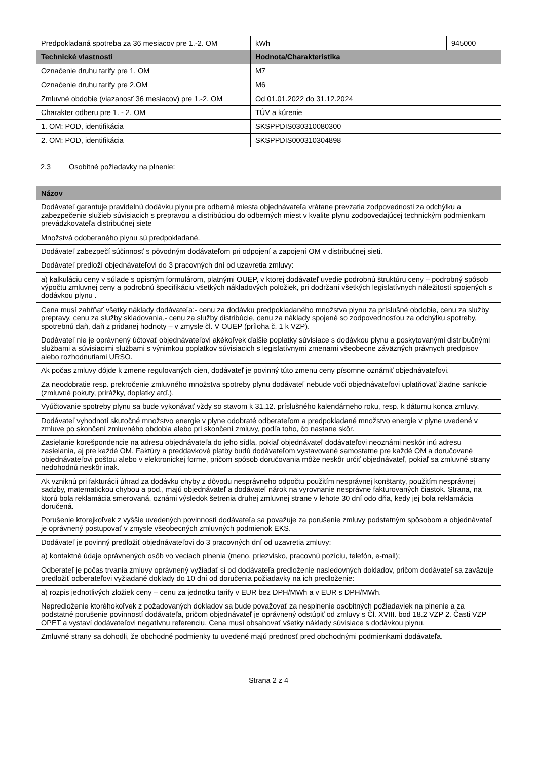| Predpokladaná spotreba za 36 mesiacov pre 1.-2. OM | kWh | | | 945000 |
| Technické vlastnosti | Hodnota/Charakteristika | | | |
| Označenie druhu tarify pre 1. OM | M7 | | | |
| Označenie druhu tarify pre 2.OM | M6 | | | |
| Zmluvné obdobie (viazanosť 36 mesiacov) pre 1.-2. OM | Od 01.01.2022 do 31.12.2024 | | | |
| Charakter odberu pre 1. - 2. OM | TÚV a kúrenie | | | |
| 1. OM: POD, identifikácia | SKSPPDIS030310080300 | | | |
| 2. OM: POD, identifikácia | SKSPPDIS000310304898 | | | |
2.3 Osobitné požiadavky na plnenie:
| Názov |
| --- |
| Dodávateľ garantuje pravidelnú dodávku plynu pre odberné miesta objednávateľa vrátane prevzatia zodpovednosti za odchýlku a zabezpečenie služieb súvisiacich s prepravou a distribúciou do odberných miest v kvalite plynu zodpovedajúcej technickým podmienkam prevádzkovateľa distribučnej siete |
| Množstvá odoberaného plynu sú predpokladané. |
| Dodávateľ zabezpečí súčinnosť s pôvodným dodávateľom pri odpojení a zapojení OM v distribučnej sieti. |
| Dodávateľ predloží objednávateľovi do 3 pracovných dní od uzavretia zmluvy: |
| a) kalkuláciu ceny v súlade s opisným formulárom, platnými OUEP, v ktorej dodávateľ uvedie podrobnú štruktúru ceny – podrobný spôsob výpočtu zmluvnej ceny a podrobnú špecifikáciu všetkých nákladových položiek, pri dodržaní všetkých legislatívnych náležitostí spojených s dodávkou plynu . |
| Cena musí zahŕňať všetky náklady dodávateľa:- cenu za dodávku predpokladaného množstva plynu za príslušné obdobie, cenu za služby prepravy, cenu za služby skladovania,- cenu za služby distribúcie, cenu za náklady spojené so zodpovednosťou za odchýlku spotreby, spotrebnú daň, daň z pridanej hodnoty – v zmysle čl. V OUEP (príloha č. 1 k VZP). |
| Dodávateľ nie je oprávnený účtovať objednávateľovi akékoľvek ďalšie poplatky súvisiace s dodávkou plynu a poskytovanými distribučnými službami a súvisiacimi službami s výnimkou poplatkov súvisiacich s legislatívnymi zmenami všeobecne záväzných právnych predpisov alebo rozhodnutiami URSO. |
| Ak počas zmluvy dôjde k zmene regulovaných cien, dodávateľ je povinný túto zmenu ceny písomne oznámiť objednávateľovi. |
| Za neodobratie resp. prekročenie zmluvného množstva spotreby plynu dodávateľ nebude voči objednávateľovi uplatňovať žiadne sankcie (zmluvné pokuty, prirážky, doplatky atď.). |
| Vyúčtovanie spotreby plynu sa bude vykonávať vždy so stavom k 31.12. príslušného kalendárneho roku, resp. k dátumu konca zmluvy. |
| Dodávateľ vyhodnotí skutočné množstvo energie v plyne odobraté odberateľom a predpokladané množstvo energie v plyne uvedené v zmluve po skončení zmluvného obdobia alebo pri skončení zmluvy, podľa toho, čo nastane skôr. |
| Zasielanie korešpondencie na adresu objednávateľa do jeho sídla, pokiaľ objednávateľ dodávateľovi neoznámi neskôr inú adresu zasielania, aj pre každé OM. Faktúry a preddavkové platby budú dodávateľom vystavované samostatne pre každé OM a doručované objednávateľovi poštou alebo v elektronickej forme, pričom spôsob doručovania môže neskôr určiť objednávateľ, pokiaľ sa zmluvné strany nedohodnú neskôr inak. |
| Ak vzniknú pri fakturácii úhrad za dodávku chyby z dôvodu nesprávneho odpočtu použitím nesprávnej konštanty, použitím nesprávnej sadzby, matematickou chybou a pod., majú objednávateľ a dodávateľ nárok na vyrovnanie nesprávne fakturovaných čiastok. Strana, na ktorú bola reklamácia smerovaná, oznámi výsledok šetrenia druhej zmluvnej strane v lehote 30 dní odo dňa, kedy jej bola reklamácia doručená. |
| Porušenie ktorejkoľvek z vyššie uvedených povinností dodávateľa sa považuje za porušenie zmluvy podstatným spôsobom a objednávateľ je oprávnený postupovať v zmysle všeobecných zmluvných podmienok EKS. |
| Dodávateľ je povinný predložiť objednávateľovi do 3 pracovných dní od uzavretia zmluvy: |
| a) kontaktné údaje oprávnených osôb vo veciach plnenia (meno, priezvisko, pracovnú pozíciu, telefón, e-mail); |
| Odberateľ je počas trvania zmluvy oprávnený vyžiadať si od dodávateľa predloženie nasledovných dokladov, pričom dodávateľ sa zaväzuje predložiť odberateľovi vyžiadané doklady do 10 dní od doručenia požiadavky na ich predloženie: |
| a) rozpis jednotlivých zložiek ceny – cenu za jednotku tarify v EUR bez DPH/MWh a v EUR s DPH/MWh. |
| Nepredloženie ktoréhokoľvek z požadovaných dokladov sa bude považovať za nesplnenie osobitných požiadaviek na plnenie a za podstatné porušenie povinností dodávateľa, pričom objednávateľ je oprávnený odstúpiť od zmluvy s Čl. XVIII. bod 18.2 VZP 2. Časti VZP OPET a vystaví dodávateľovi negatívnu referenciu. Cena musí obsahovať všetky náklady súvisiace s dodávkou plynu. |
| Zmluvné strany sa dohodli, že obchodné podmienky tu uvedené majú prednosť pred obchodnými podmienkami dodávateľa. |
Strana 2 z 4